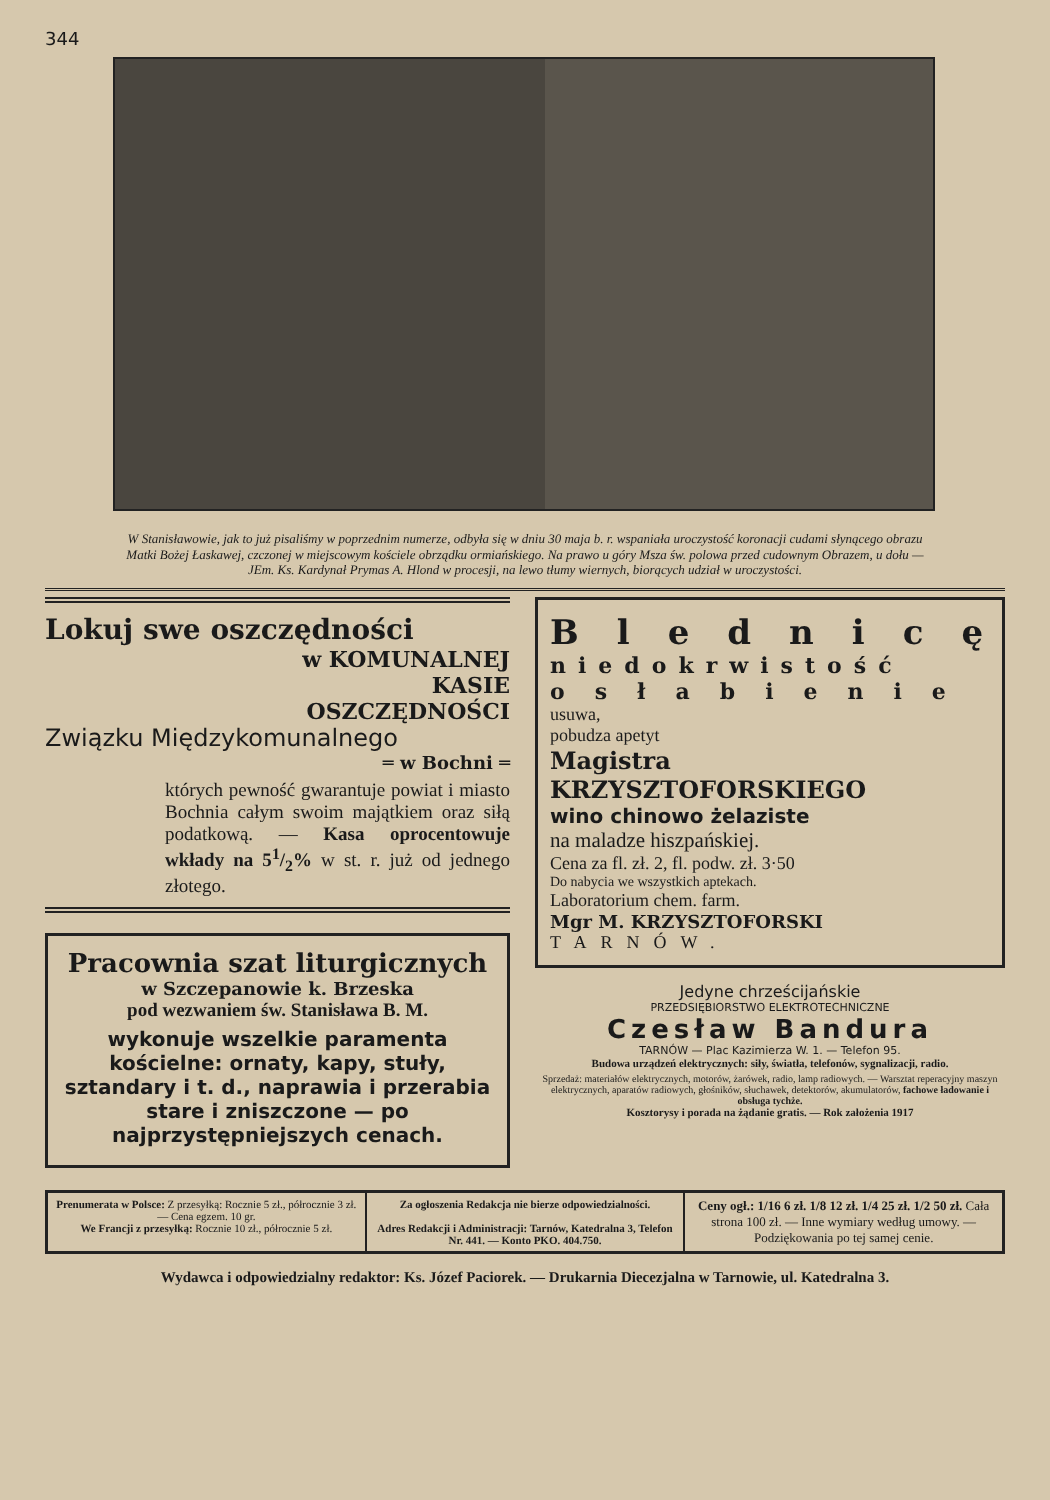344
W Stanisławowie, jak to już pisaliśmy w poprzednim numerze, odbyła się w dniu 30 maja b. r. wspaniała uroczystość koronacji cudami słynącego obrazu Matki Bożej Łaskawej, czczonej w miejscowym kościele obrządku ormiańskiego. Na prawo u góry Msza św. polowa przed cudownym Obrazem, u dołu — JEm. Ks. Kardynał Prymas A. Hlond w procesji, na lewo tłumy wiernych, biorących udział w uroczystości.
Lokuj swe oszczędności
w KOMUNALNEJ
KASIE
OSZCZĘDNOŚCI
Związku Międzykomunalnego
═ w Bochni ═
których pewność gwarantuje powiat i miasto Bochnia całym swoim majątkiem oraz siłą podatkową. — Kasa oprocentowuje wkłady na 51/2% w st. r. już od jednego złotego.
Pracownia szat liturgicznych
w Szczepanowie k. Brzeska
pod wezwaniem św. Stanisława B. M.
wykonuje wszelkie paramenta kościelne: ornaty, kapy, stuły, sztandary i t. d., naprawia i przerabia stare i zniszczone — po najprzystępniejszych cenach.
Blednicę
niedokrwistość
osłabienie
usuwa,
pobudza apetyt
Magistra KRZYSZTOFORSKIEGO
wino chinowo żelaziste
na maladze hiszpańskiej.
Cena za fl. zł. 2, fl. podw. zł. 3·50
Do nabycia we wszystkich aptekach.
Laboratorium chem. farm.
Mgr M. KRZYSZTOFORSKI
TARNÓW.
Jedyne chrześcijańskie
PRZEDSIĘBIORSTWO ELEKTROTECHNICZNE
Czesław Bandura
TARNÓW — Plac Kazimierza W. 1. — Telefon 95.
Budowa urządzeń elektrycznych: siły, światła, telefonów, sygnalizacji, radio.
Sprzedaż: materiałów elektrycznych, motorów, żarówek, radio, lamp radiowych. — Warsztat reperacyjny maszyn elektrycznych, aparatów radiowych, głośników, słuchawek, detektorów, akumulatorów, fachowe ładowanie i obsługa tychże.
Kosztorysy i porada na żądanie gratis. — Rok założenia 1917
Prenumerata w Polsce: Z przesyłką: Rocznie 5 zł., półrocznie 3 zł. — Cena egzem. 10 gr.
We Francji z przesyłką: Rocznie 10 zł., półrocznie 5 zł.
Za ogłoszenia Redakcja nie bierze odpowiedzialności.
Adres Redakcji i Administracji: Tarnów, Katedralna 3, Telefon Nr. 441. — Konto PKO. 404.750.
Ceny ogł.: 1/16 6 zł. 1/8 12 zł. 1/4 25 zł. 1/2 50 zł. Cała strona 100 zł. — Inne wymiary według umowy. — Podziękowania po tej samej cenie.
Wydawca i odpowiedzialny redaktor: Ks. Józef Paciorek. — Drukarnia Diecezjalna w Tarnowie, ul. Katedralna 3.